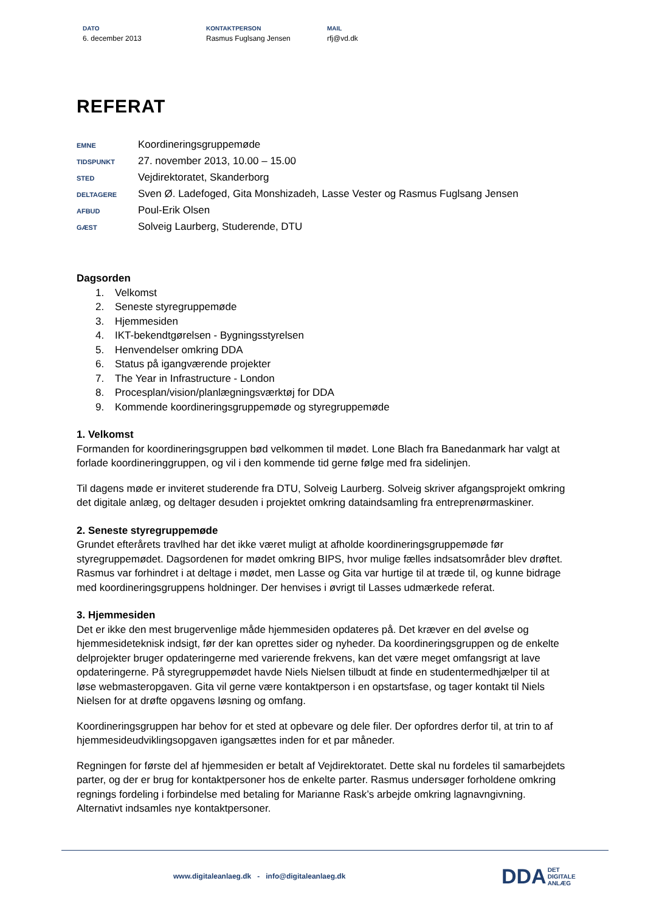DATO
6. december 2013
KONTAKTPERSON
Rasmus Fuglsang Jensen
MAIL
rfj@vd.dk
REFERAT
EMNE
Koordineringsgruppemøde
TIDSPUNKT
27. november 2013, 10.00 – 15.00
STED
Vejdirektoratet, Skanderborg
DELTAGERE
Sven Ø. Ladefoged, Gita Monshizadeh, Lasse Vester og Rasmus Fuglsang Jensen
AFBUD
Poul-Erik Olsen
GÆST
Solveig Laurberg, Studerende, DTU
Dagsorden
1. Velkomst
2. Seneste styregruppemøde
3. Hjemmesiden
4. IKT-bekendtgørelsen - Bygningsstyrelsen
5. Henvendelser omkring DDA
6. Status på igangværende projekter
7. The Year in Infrastructure - London
8. Procesplan/vision/planlægningsværktøj for DDA
9. Kommende koordineringsgruppemøde og styregruppemøde
1. Velkomst
Formanden for koordineringsgruppen bød velkommen til mødet. Lone Blach fra Banedanmark har valgt at forlade koordineringgruppen, og vil i den kommende tid gerne følge med fra sidelinjen.
Til dagens møde er inviteret studerende fra DTU, Solveig Laurberg. Solveig skriver afgangsprojekt omkring det digitale anlæg, og deltager desuden i projektet omkring dataindsamling fra entreprenørmaskiner.
2. Seneste styregruppemøde
Grundet efterårets travlhed har det ikke været muligt at afholde koordineringsgruppemøde før styregruppemødet. Dagsordenen for mødet omkring BIPS, hvor mulige fælles indsatsområder blev drøftet. Rasmus var forhindret i at deltage i mødet, men Lasse og Gita var hurtige til at træde til, og kunne bidrage med koordineringsgruppens holdninger. Der henvises i øvrigt til Lasses udmærkede referat.
3. Hjemmesiden
Det er ikke den mest brugervenlige måde hjemmesiden opdateres på. Det kræver en del øvelse og hjemmesideteknisk indsigt, før der kan oprettes sider og nyheder. Da koordineringsgruppen og de enkelte delprojekter bruger opdateringerne med varierende frekvens, kan det være meget omfangsrigt at lave opdateringerne. På styregruppemødet havde Niels Nielsen tilbudt at finde en studentermedhjælper til at løse webmasteropgaven. Gita vil gerne være kontaktperson i en opstartsfase, og tager kontakt til Niels Nielsen for at drøfte opgavens løsning og omfang.
Koordineringsgruppen har behov for et sted at opbevare og dele filer. Der opfordres derfor til, at trin to af hjemmesideudviklingsopgaven igangsættes inden for et par måneder.
Regningen for første del af hjemmesiden er betalt af Vejdirektoratet. Dette skal nu fordeles til samarbejdets parter, og der er brug for kontaktpersoner hos de enkelte parter. Rasmus undersøger forholdene omkring regnings fordeling i forbindelse med betaling for Marianne Rask’s arbejde omkring lagnavngivning. Alternativt indsamles nye kontaktpersoner.
www.digitaleanlaeg.dk - info@digitaleanlaeg.dk
DDA DET
DIGITALE
ANLÆG